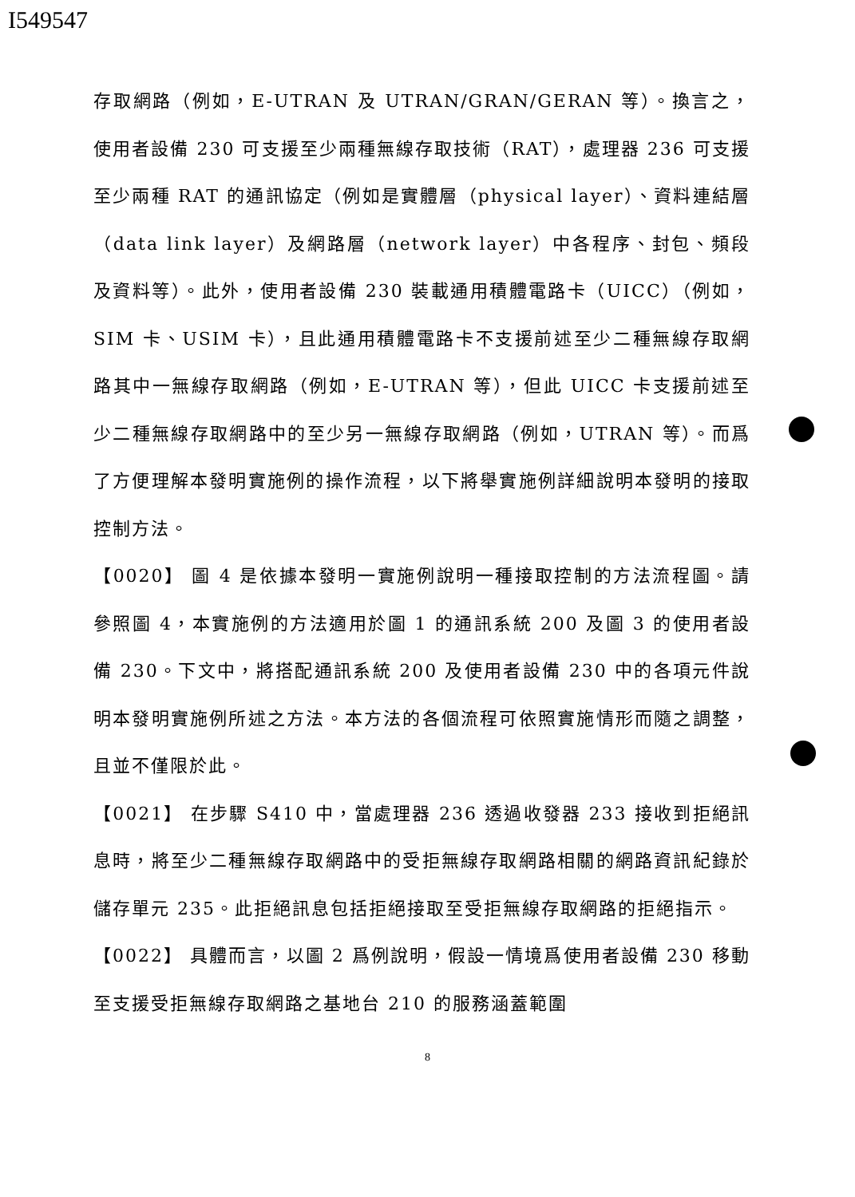I549547
存取網路（例如，E-UTRAN 及 UTRAN/GRAN/GERAN 等）。換言之，使用者設備 230 可支援至少兩種無線存取技術（RAT），處理器 236 可支援至少兩種 RAT 的通訊協定（例如是實體層（physical layer）、資料連結層（data link layer）及網路層（network layer）中各程序、封包、頻段及資料等）。此外，使用者設備 230 裝載通用積體電路卡（UICC）（例如，SIM 卡、USIM 卡），且此通用積體電路卡不支援前述至少二種無線存取網路其中一無線存取網路（例如，E-UTRAN 等），但此 UICC 卡支援前述至少二種無線存取網路中的至少另一無線存取網路（例如，UTRAN 等）。而爲了方便理解本發明實施例的操作流程，以下將舉實施例詳細說明本發明的接取控制方法。
【0020】 圖 4 是依據本發明一實施例說明一種接取控制的方法流程圖。請參照圖 4，本實施例的方法適用於圖 1 的通訊系統 200 及圖 3 的使用者設備 230。下文中，將搭配通訊系統 200 及使用者設備 230 中的各項元件說明本發明實施例所述之方法。本方法的各個流程可依照實施情形而隨之調整，且並不僅限於此。
【0021】 在步驟 S410 中，當處理器 236 透過收發器 233 接收到拒絕訊息時，將至少二種無線存取網路中的受拒無線存取網路相關的網路資訊紀錄於儲存單元 235。此拒絕訊息包括拒絕接取至受拒無線存取網路的拒絕指示。
【0022】 具體而言，以圖 2 爲例說明，假設一情境爲使用者設備 230 移動至支援受拒無線存取網路之基地台 210 的服務涵蓋範圍
8